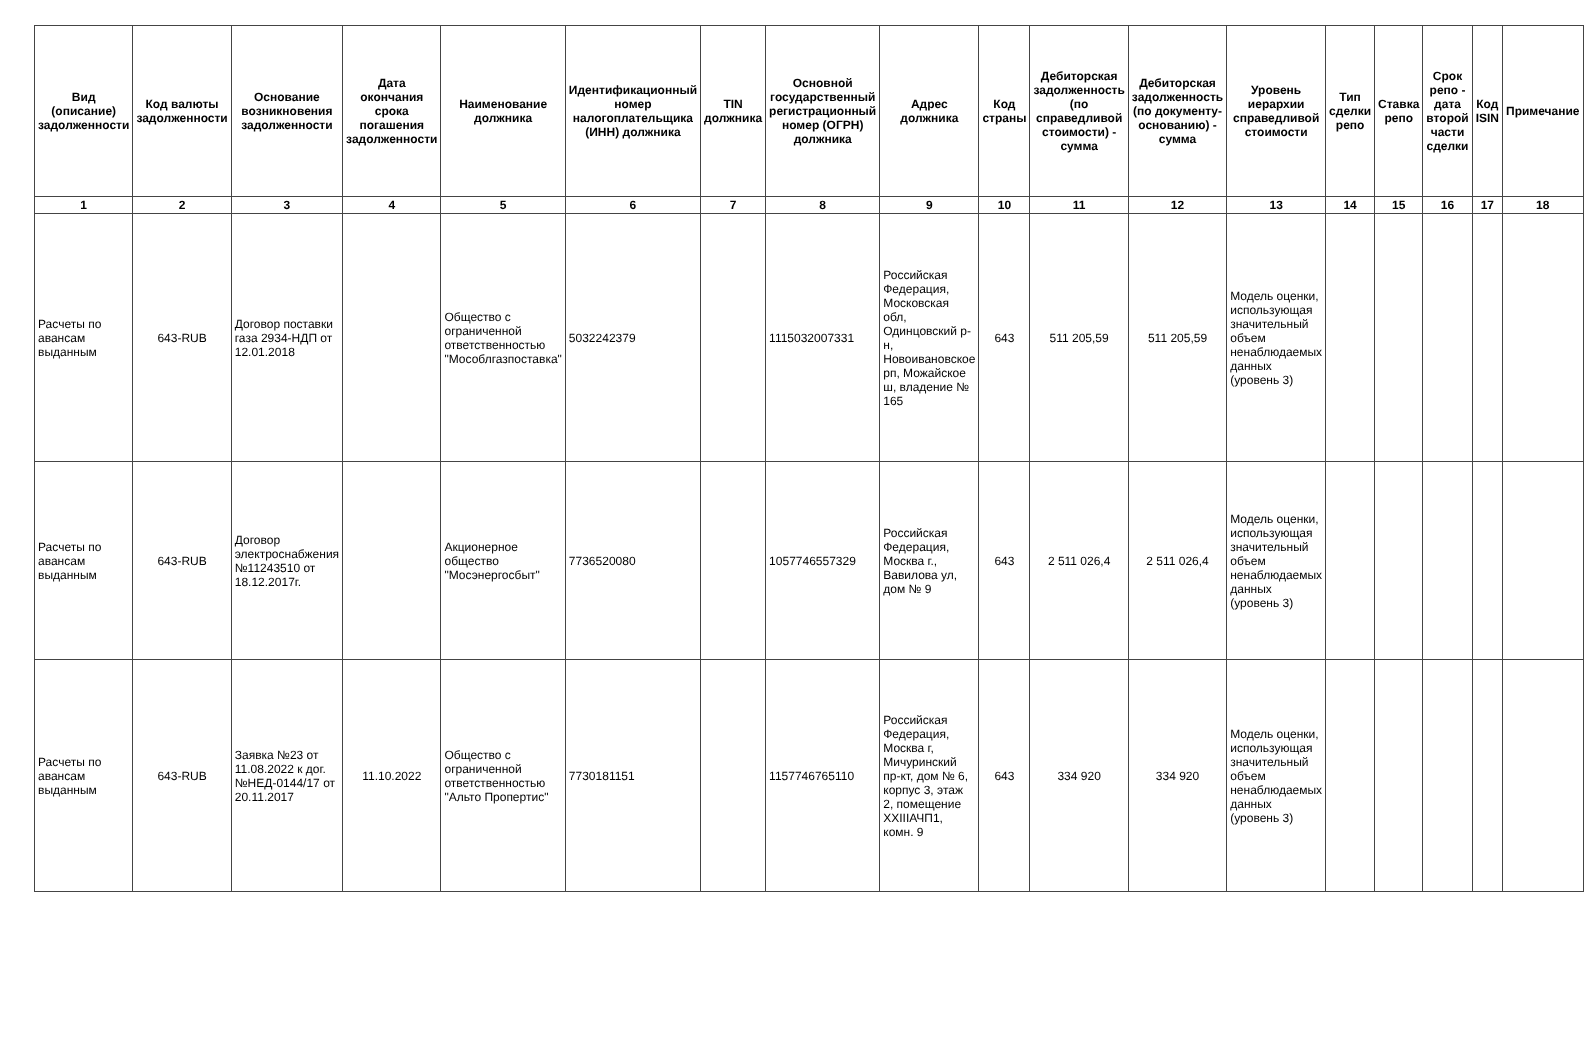| Вид (описание) задолженности | Код валюты задолженности | Основание возникновения задолженности | Дата окончания срока погашения задолженности | Наименование должника | Идентификационный номер налогоплательщика (ИНН) должника | TIN должника | Основной государственный регистрационный номер (ОГРН) должника | Адрес должника | Код страны | Дебиторская задолженность (по справедливой стоимости) - сумма | Дебиторская задолженность (по документу-основанию) - сумма | Уровень иерархии справедливой стоимости | Тип сделки репо | Ставка репо | Срок репо - дата второй части сделки | Код ISIN | Примечание |
| --- | --- | --- | --- | --- | --- | --- | --- | --- | --- | --- | --- | --- | --- | --- | --- | --- | --- |
| 1 | 2 | 3 | 4 | 5 | 6 | 7 | 8 | 9 | 10 | 11 | 12 | 13 | 14 | 15 | 16 | 17 | 18 |
| Расчеты по авансам выданным | 643-RUB | Договор поставки газа 2934-НДП от 12.01.2018 | | Общество с ограниченной ответственностью "Мособлгазпоставка" | 5032242379 | | 1115032007331 | Российская Федерация, Московская обл, Одинцовский р-н, Новоивановское рп, Можайское ш, владение № 165 | 643 | 511 205,59 | 511 205,59 | Модель оценки, использующая значительный объем ненаблюдаемых данных (уровень 3) | | | | | |
| Расчеты по авансам выданным | 643-RUB | Договор электроснабжения №11243510 от 18.12.2017г. | | Акционерное общество "Мосэнергосбыт" | 7736520080 | | 1057746557329 | Российская Федерация, Москва г., Вавилова ул, дом № 9 | 643 | 2 511 026,4 | 2 511 026,4 | Модель оценки, использующая значительный объем ненаблюдаемых данных (уровень 3) | | | | | |
| Расчеты по авансам выданным | 643-RUB | Заявка №23 от 11.08.2022 к дог. №НЕД-0144/17 от 20.11.2017 | 11.10.2022 | Общество с ограниченной ответственностью "Альто Пропертис" | 7730181151 | | 1157746765110 | Российская Федерация, Москва г, Мичуринский пр-кт, дом № 6, корпус 3, этаж 2, помещение XXIIIАЧП1, комн. 9 | 643 | 334 920 | 334 920 | Модель оценки, использующая значительный объем ненаблюдаемых данных (уровень 3) | | | | | |